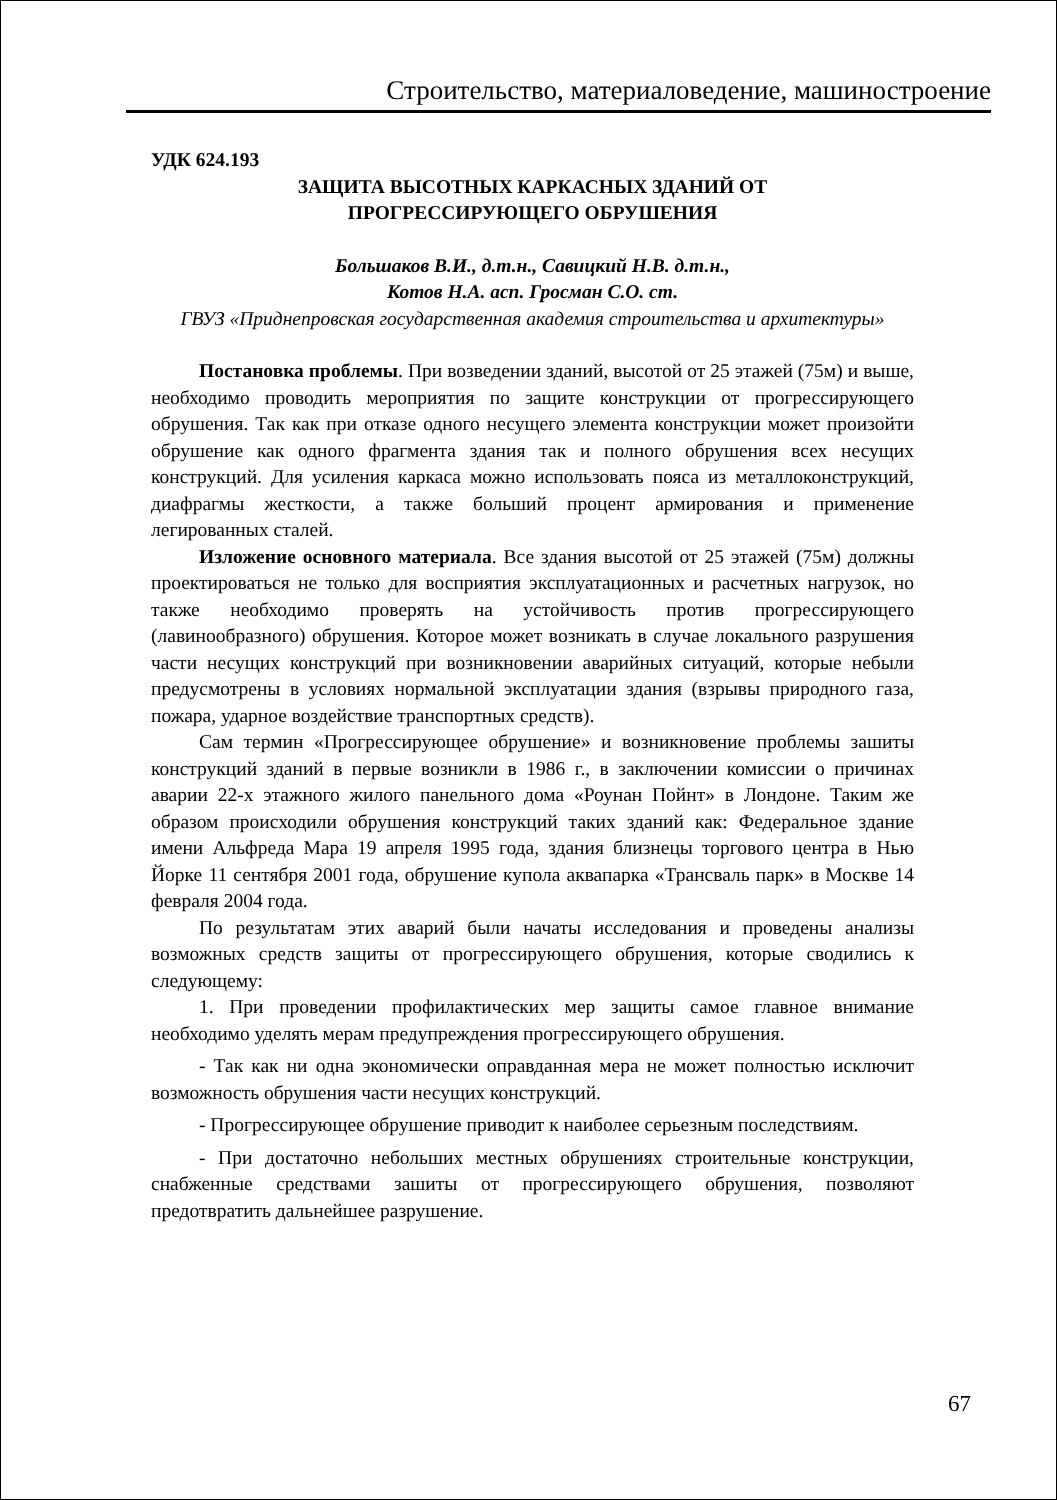Строительство, материаловедение, машиностроение
УДК 624.193
ЗАЩИТА ВЫСОТНЫХ КАРКАСНЫХ ЗДАНИЙ ОТ
ПРОГРЕССИРУЮЩЕГО ОБРУШЕНИЯ
Большаков В.И., д.т.н., Савицкий Н.В. д.т.н.,
Котов Н.А. асп. Гросман С.О. ст.
ГВУЗ «Приднепровская государственная академия строительства и архитектуры»
Постановка проблемы. При возведении зданий, высотой от 25 этажей (75м) и выше, необходимо проводить мероприятия по защите конструкции от прогрессирующего обрушения. Так как при отказе одного несущего элемента конструкции может произойти обрушение как одного фрагмента здания так и полного обрушения всех несущих конструкций. Для усиления каркаса можно использовать пояса из металлоконструкций, диафрагмы жесткости, а также больший процент армирования и применение легированных сталей.
Изложение основного материала. Все здания высотой от 25 этажей (75м) должны проектироваться не только для восприятия эксплуатационных и расчетных нагрузок, но также необходимо проверять на устойчивость против прогрессирующего (лавинообразного) обрушения. Которое может возникать в случае локального разрушения части несущих конструкций при возникновении аварийных ситуаций, которые небыли предусмотрены в условиях нормальной эксплуатации здания (взрывы природного газа, пожара, ударное воздействие транспортных средств).
Сам термин «Прогрессирующее обрушение» и возникновение проблемы зашиты конструкций зданий в первые возникли в 1986 г., в заключении комиссии о причинах аварии 22-х этажного жилого панельного дома «Роунан Пойнт» в Лондоне. Таким же образом происходили обрушения конструкций таких зданий как: Федеральное здание имени Альфреда Мара 19 апреля 1995 года, здания близнецы торгового центра в Нью Йорке 11 сентября 2001 года, обрушение купола аквапарка «Трансваль парк» в Москве 14 февраля 2004 года.
По результатам этих аварий были начаты исследования и проведены анализы возможных средств защиты от прогрессирующего обрушения, которые сводились к следующему:
1. При проведении профилактических мер защиты самое главное внимание необходимо уделять мерам предупреждения прогрессирующего обрушения.
- Так как ни одна экономически оправданная мера не может полностью исключит возможность обрушения части несущих конструкций.
- Прогрессирующее обрушение приводит к наиболее серьезным последствиям.
- При достаточно небольших местных обрушениях строительные конструкции, снабженные средствами зашиты от прогрессирующего обрушения, позволяют предотвратить дальнейшее разрушение.
67